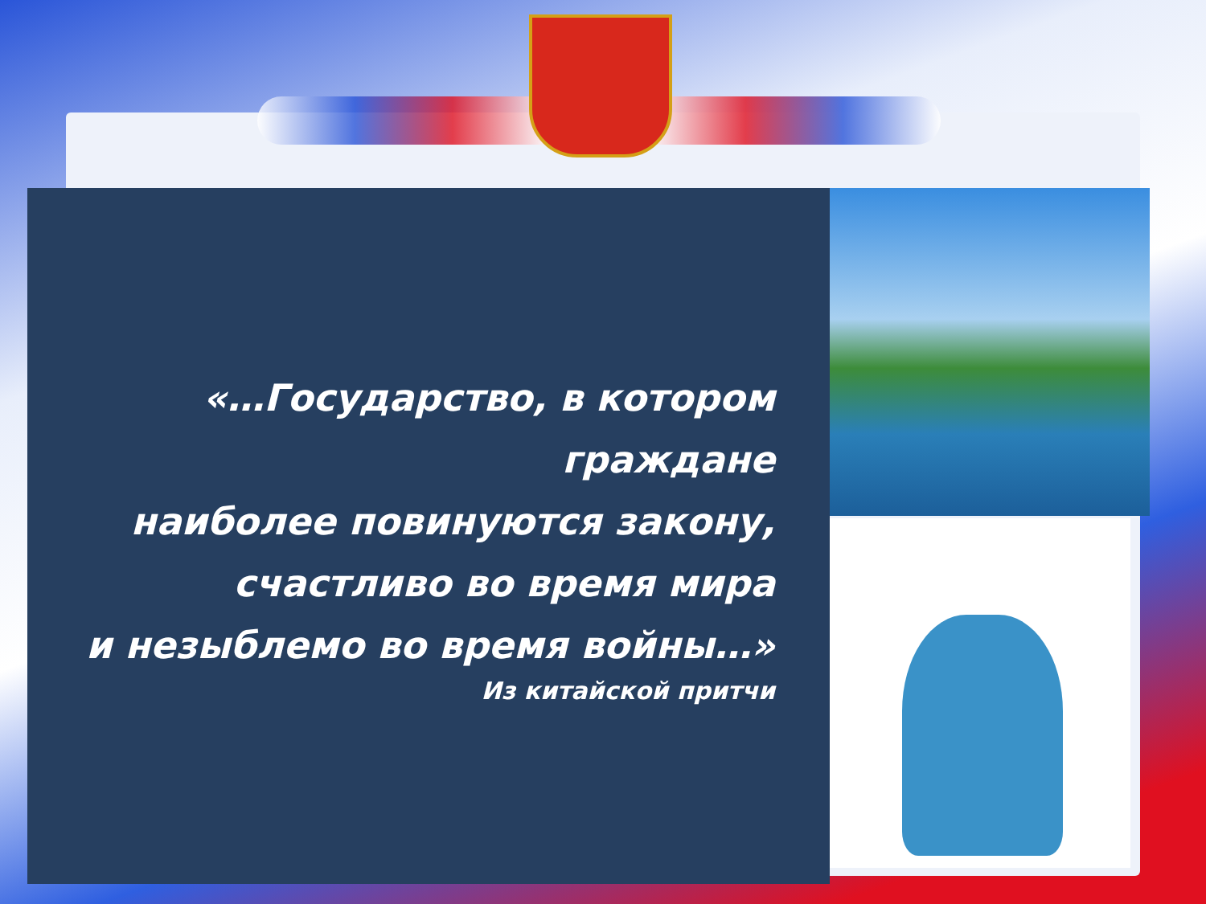«…Государство, в котором
граждане
наиболее повинуются закону,
счастливо во время мира
и незыблемо во время войны…»
Из китайской притчи